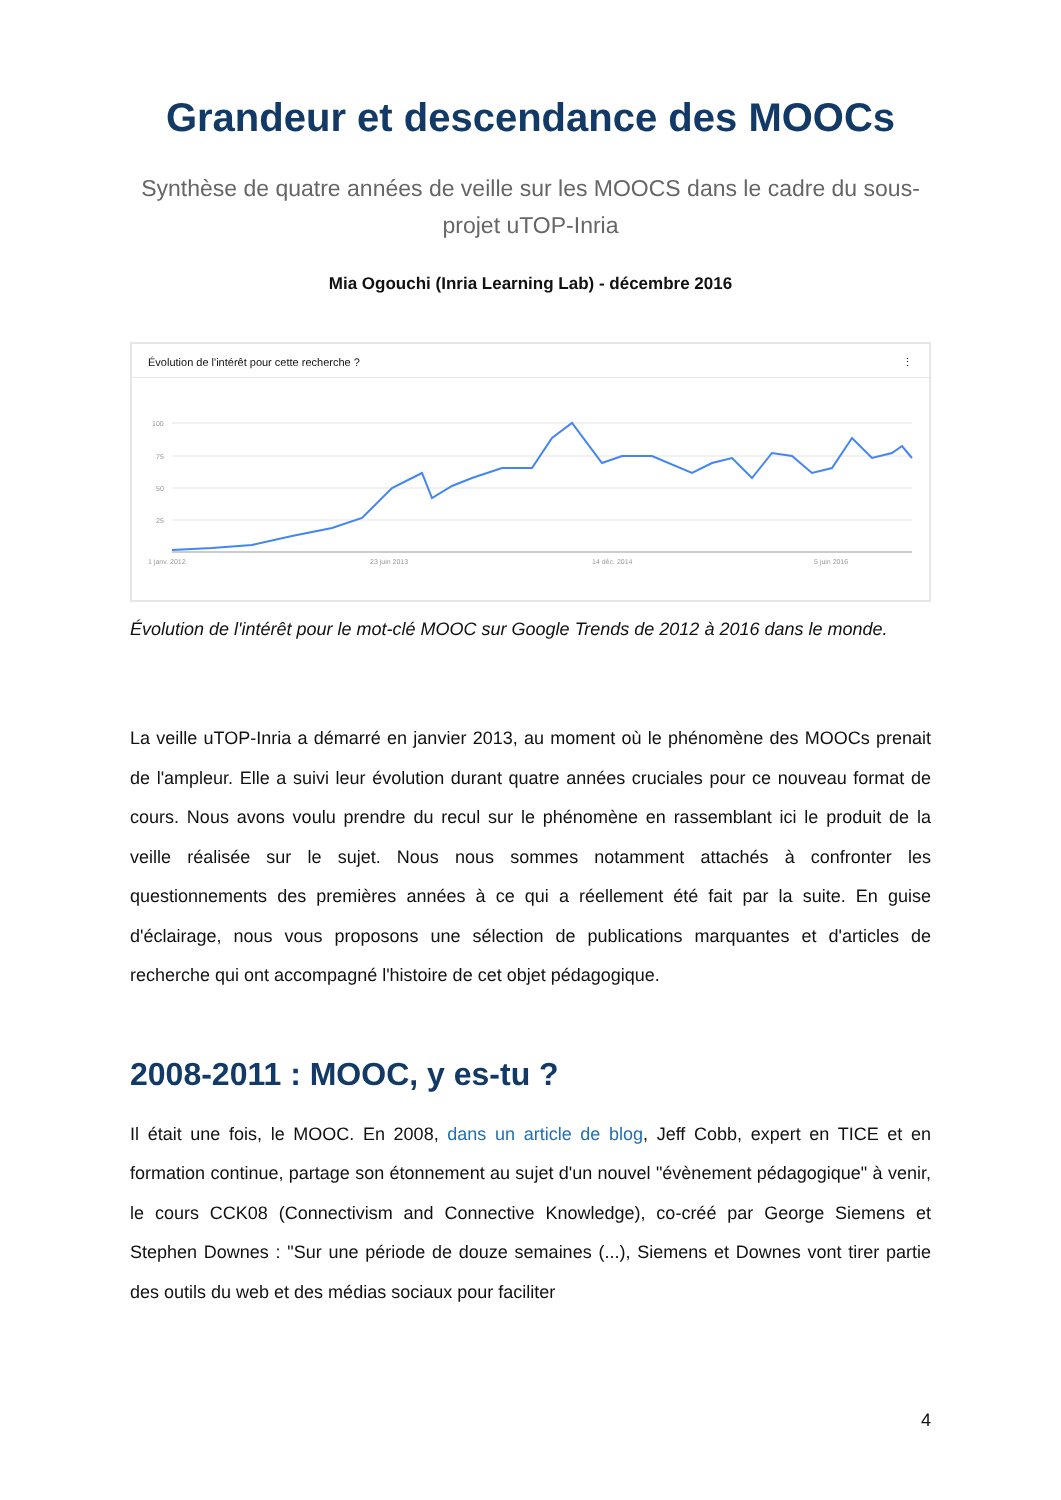Grandeur et descendance des MOOCs
Synthèse de quatre années de veille sur les MOOCS dans le cadre du sous-projet uTOP-Inria
Mia Ogouchi (Inria Learning Lab) - décembre 2016
Évolution de l'intérêt pour cette recherche ? ⋮
100
75
50
25
1 janv. 2012
23 juin 2013
14 déc. 2014
5 juin 2016
Évolution de l'intérêt pour le mot-clé MOOC sur Google Trends de 2012 à 2016 dans le monde.
La veille uTOP-Inria a démarré en janvier 2013, au moment où le phénomène des MOOCs prenait de l'ampleur. Elle a suivi leur évolution durant quatre années cruciales pour ce nouveau format de cours. Nous avons voulu prendre du recul sur le phénomène en rassemblant ici le produit de la veille réalisée sur le sujet. Nous nous sommes notamment attachés à confronter les questionnements des premières années à ce qui a réellement été fait par la suite. En guise d'éclairage, nous vous proposons une sélection de publications marquantes et d'articles de recherche qui ont accompagné l'histoire de cet objet pédagogique.
2008-2011 : MOOC, y es-tu ?
Il était une fois, le MOOC. En 2008, dans un article de blog, Jeff Cobb, expert en TICE et en formation continue, partage son étonnement au sujet d'un nouvel "évènement pédagogique" à venir, le cours CCK08 (Connectivism and Connective Knowledge), co-créé par George Siemens et Stephen Downes : "Sur une période de douze semaines (...), Siemens et Downes vont tirer partie des outils du web et des médias sociaux pour faciliter
4